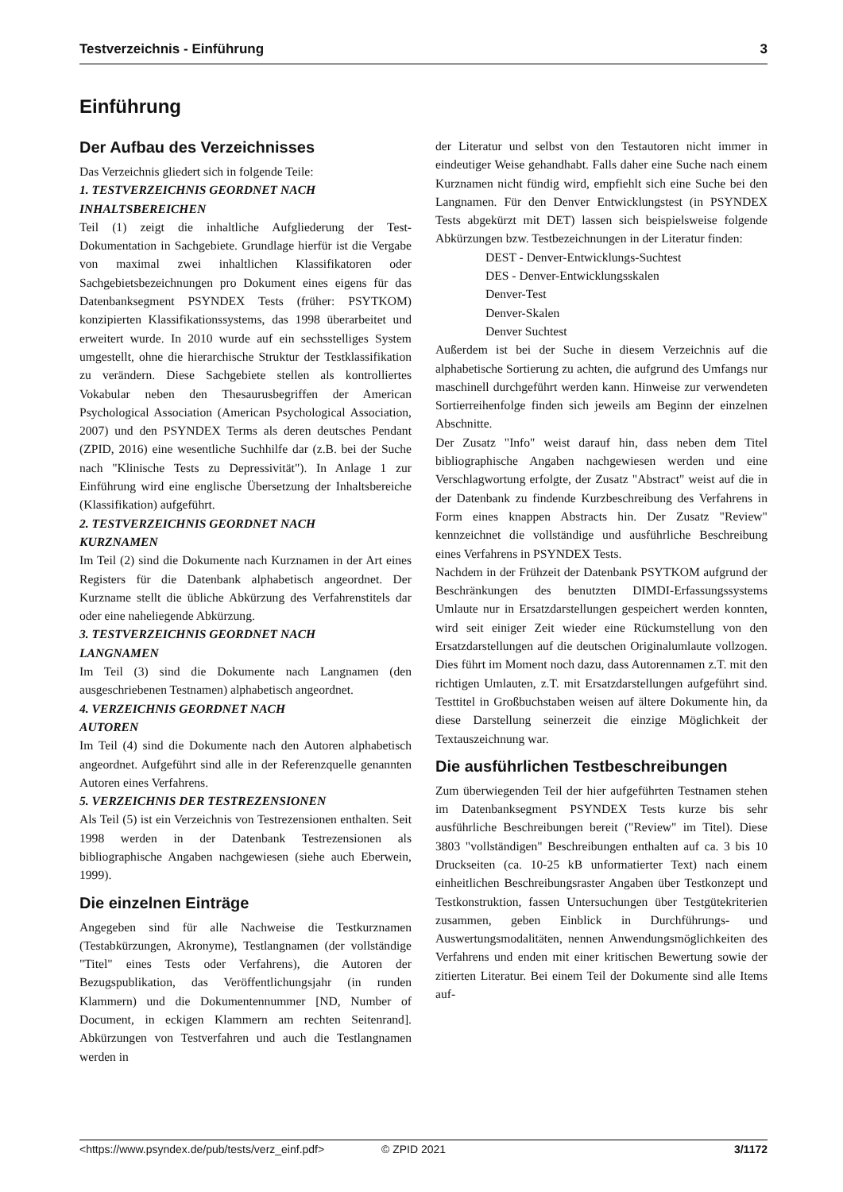Testverzeichnis - Einführung 3
Einführung
Der Aufbau des Verzeichnisses
Das Verzeichnis gliedert sich in folgende Teile:
1. TESTVERZEICHNIS GEORDNET NACH
INHALTSBEREICHEN
Teil (1) zeigt die inhaltliche Aufgliederung der Test-Dokumentation in Sachgebiete. Grundlage hierfür ist die Vergabe von maximal zwei inhaltlichen Klassifikatoren oder Sachgebietsbezeichnungen pro Dokument eines eigens für das Datenbanksegment PSYNDEX Tests (früher: PSYTKOM) konzipierten Klassifikationssystems, das 1998 überarbeitet und erweitert wurde. In 2010 wurde auf ein sechsstelliges System umgestellt, ohne die hierarchische Struktur der Testklassifikation zu verändern. Diese Sachgebiete stellen als kontrolliertes Vokabular neben den Thesaurusbegriffen der American Psychological Association (American Psychological Association, 2007) und den PSYNDEX Terms als deren deutsches Pendant (ZPID, 2016) eine wesentliche Suchhilfe dar (z.B. bei der Suche nach "Klinische Tests zu Depressivität"). In Anlage 1 zur Einführung wird eine englische Übersetzung der Inhaltsbereiche (Klassifikation) aufgeführt.
2. TESTVERZEICHNIS GEORDNET NACH
KURZNAMEN
Im Teil (2) sind die Dokumente nach Kurznamen in der Art eines Registers für die Datenbank alphabetisch angeordnet. Der Kurzname stellt die übliche Abkürzung des Verfahrenstitels dar oder eine naheliegende Abkürzung.
3. TESTVERZEICHNIS GEORDNET NACH
LANGNAMEN
Im Teil (3) sind die Dokumente nach Langnamen (den ausgeschriebenen Testnamen) alphabetisch angeordnet.
4. VERZEICHNIS GEORDNET NACH
AUTOREN
Im Teil (4) sind die Dokumente nach den Autoren alphabetisch angeordnet. Aufgeführt sind alle in der Referenzquelle genannten Autoren eines Verfahrens.
5. VERZEICHNIS DER TESTREZENSIONEN
Als Teil (5) ist ein Verzeichnis von Testrezensionen enthalten. Seit 1998 werden in der Datenbank Testrezensionen als bibliographische Angaben nachgewiesen (siehe auch Eberwein, 1999).
Die einzelnen Einträge
Angegeben sind für alle Nachweise die Testkurznamen (Testabkürzungen, Akronyme), Testlangnamen (der vollständige "Titel" eines Tests oder Verfahrens), die Autoren der Bezugspublikation, das Veröffentlichungsjahr (in runden Klammern) und die Dokumentennummer [ND, Number of Document, in eckigen Klammern am rechten Seitenrand]. Abkürzungen von Testverfahren und auch die Testlangnamen werden in
der Literatur und selbst von den Testautoren nicht immer in eindeutiger Weise gehandhabt. Falls daher eine Suche nach einem Kurznamen nicht fündig wird, empfiehlt sich eine Suche bei den Langnamen. Für den Denver Entwicklungstest (in PSYNDEX Tests abgekürzt mit DET) lassen sich beispielsweise folgende Abkürzungen bzw. Testbezeichnungen in der Literatur finden:
DEST - Denver-Entwicklungs-Suchtest
DES - Denver-Entwicklungsskalen
Denver-Test
Denver-Skalen
Denver Suchtest
Außerdem ist bei der Suche in diesem Verzeichnis auf die alphabetische Sortierung zu achten, die aufgrund des Umfangs nur maschinell durchgeführt werden kann. Hinweise zur verwendeten Sortierreihenfolge finden sich jeweils am Beginn der einzelnen Abschnitte.
Der Zusatz "Info" weist darauf hin, dass neben dem Titel bibliographische Angaben nachgewiesen werden und eine Verschlagwortung erfolgte, der Zusatz "Abstract" weist auf die in der Datenbank zu findende Kurzbeschreibung des Verfahrens in Form eines knappen Abstracts hin. Der Zusatz "Review" kennzeichnet die vollständige und ausführliche Beschreibung eines Verfahrens in PSYNDEX Tests.
Nachdem in der Frühzeit der Datenbank PSYTKOM aufgrund der Beschränkungen des benutzten DIMDI-Erfassungssystems Umlaute nur in Ersatzdarstellungen gespeichert werden konnten, wird seit einiger Zeit wieder eine Rückumstellung von den Ersatzdarstellungen auf die deutschen Originalumlaute vollzogen. Dies führt im Moment noch dazu, dass Autorennamen z.T. mit den richtigen Umlauten, z.T. mit Ersatzdarstellungen aufgeführt sind. Testtitel in Großbuchstaben weisen auf ältere Dokumente hin, da diese Darstellung seinerzeit die einzige Möglichkeit der Textauszeichnung war.
Die ausführlichen Testbeschreibungen
Zum überwiegenden Teil der hier aufgeführten Testnamen stehen im Datenbanksegment PSYNDEX Tests kurze bis sehr ausführliche Beschreibungen bereit ("Review" im Titel). Diese 3803 "vollständigen" Beschreibungen enthalten auf ca. 3 bis 10 Druckseiten (ca. 10-25 kB unformatierter Text) nach einem einheitlichen Beschreibungsraster Angaben über Testkonzept und Testkonstruktion, fassen Untersuchungen über Testgütekriterien zusammen, geben Einblick in Durchführungs- und Auswertungsmodalitäten, nennen Anwendungsmöglichkeiten des Verfahrens und enden mit einer kritischen Bewertung sowie der zitierten Literatur. Bei einem Teil der Dokumente sind alle Items auf-
<https://www.psyndex.de/pub/tests/verz_einf.pdf> © ZPID 2021 3/1172